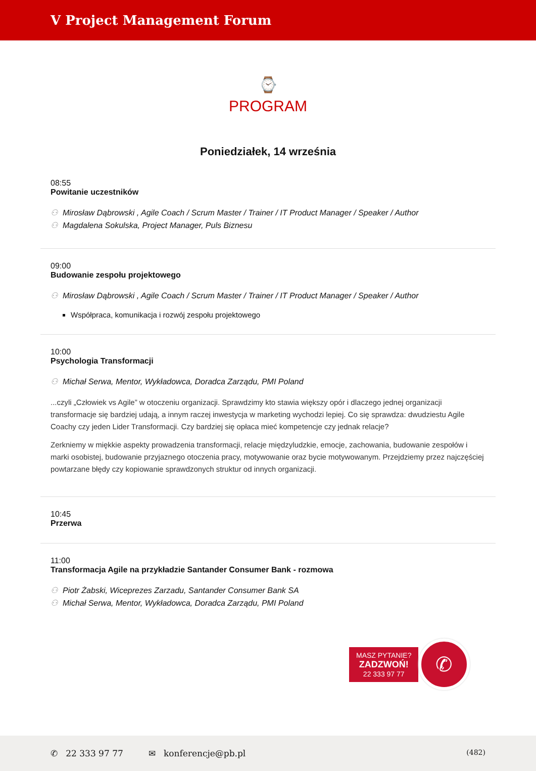V Project Management Forum
⌚
PROGRAM
Poniedziałek, 14 września
08:55
Powitanie uczestników
⚇ Mirosław Dąbrowski , Agile Coach / Scrum Master / Trainer / IT Product Manager / Speaker / Author
⚇ Magdalena Sokulska, Project Manager, Puls Biznesu
09:00
Budowanie zespołu projektowego
⚇ Mirosław Dąbrowski , Agile Coach / Scrum Master / Trainer / IT Product Manager / Speaker / Author
Współpraca, komunikacja i rozwój zespołu projektowego
10:00
Psychologia Transformacji
⚇ Michał Serwa, Mentor, Wykładowca, Doradca Zarządu, PMI Poland
...czyli „Człowiek vs Agile” w otoczeniu organizacji. Sprawdzimy kto stawia większy opór i dlaczego jednej organizacji transformacje się bardziej udają, a innym raczej inwestycja w marketing wychodzi lepiej. Co się sprawdza: dwudziestu Agile Coachy czy jeden Lider Transformacji. Czy bardziej się opłaca mieć kompetencje czy jednak relacje?
Zerkniemy w miękkie aspekty prowadzenia transformacji, relacje międzyludzkie, emocje, zachowania, budowanie zespołów i marki osobistej, budowanie przyjaznego otoczenia pracy, motywowanie oraz bycie motywowanym. Przejdziemy przez najczęściej powtarzane błędy czy kopiowanie sprawdzonych struktur od innych organizacji.
10:45
Przerwa
11:00
Transformacja Agile na przykładzie Santander Consumer Bank - rozmowa
⚇ Piotr Żabski, Wiceprezes Zarzadu, Santander Consumer Bank SA
⚇ Michał Serwa, Mentor, Wykładowca, Doradca Zarządu, PMI Poland
MASZ PYTANIE?
ZADZWOŃ!
22 333 97 77
✆
✆ 22 333 97 77 ✉ konferencje@pb.pl (482)